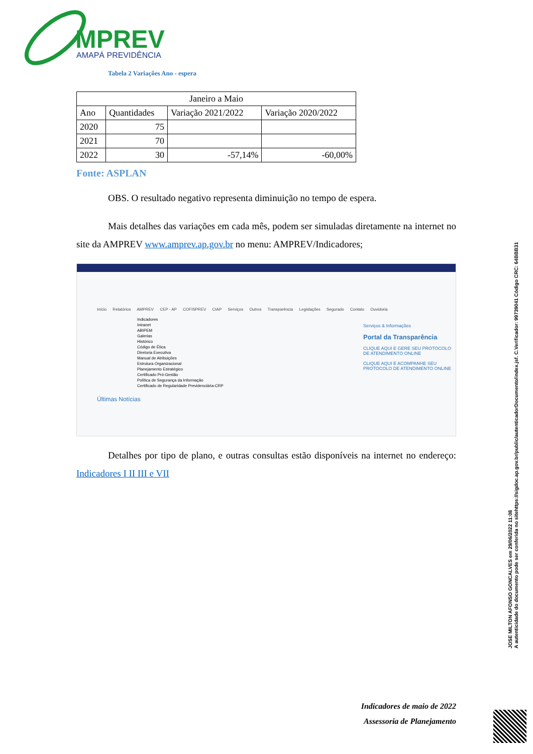MPREV
AMAPÁ PREVIDÊNCIA
Tabela 2 Variações Ano - espera
| Janeiro a Maio | | | |
| Ano | Quantidades | Variação 2021/2022 | Variação 2020/2022 |
| 2020 | 75 | | |
| 2021 | 70 | | |
| 2022 | 30 | -57,14% | -60,00% |
Fonte: ASPLAN
OBS. O resultado negativo representa diminuição no tempo de espera.
Mais detalhes das variações em cada mês, podem ser simuladas diretamente na internet no site da AMPREV www.amprev.ap.gov.br no menu: AMPREV/Indicadores;
Início Relatórios AMPREV CEP - AP COFISPREV CIAP Serviços Outros Transparência Legislações Segurado Contato Ouvidoria
Indicadores
Intranet
ABIPEM
Galerias
Histórico
Código de Ética
Diretoria Executiva
Manual de Atribuições
Estrutura Organizacional
Planejamento Estratégico
Certificado Pró-Gestão
Política de Segurança da Informação
Certificado de Regularidade Previdenciária-CRP
Serviços & Informações
Portal da Transparência
CLIQUE AQUI E GERE SEU PROTOCOLO DE ATENDIMENTO ONLINE
CLIQUE AQUI E ACOMPANHE SEU PROTOCOLO DE ATENDIMENTO ONLINE
Últimas Notícias
Detalhes por tipo de plano, e outras consultas estão disponíveis na internet no endereço: Indicadores I II III e VII
Indicadores de maio de 2022
Assessoria de Planejamento
JOSE MILTON AFONSO GONCALVES em 29/06/2022 11:08
A autenticidade do documento pode ser conferida no sitehttps://sigdoc.ap.gov.br/public/autenticadorDocumento/index.jsf. C.Verificador: 99739041 Código CRC: 64BBB31